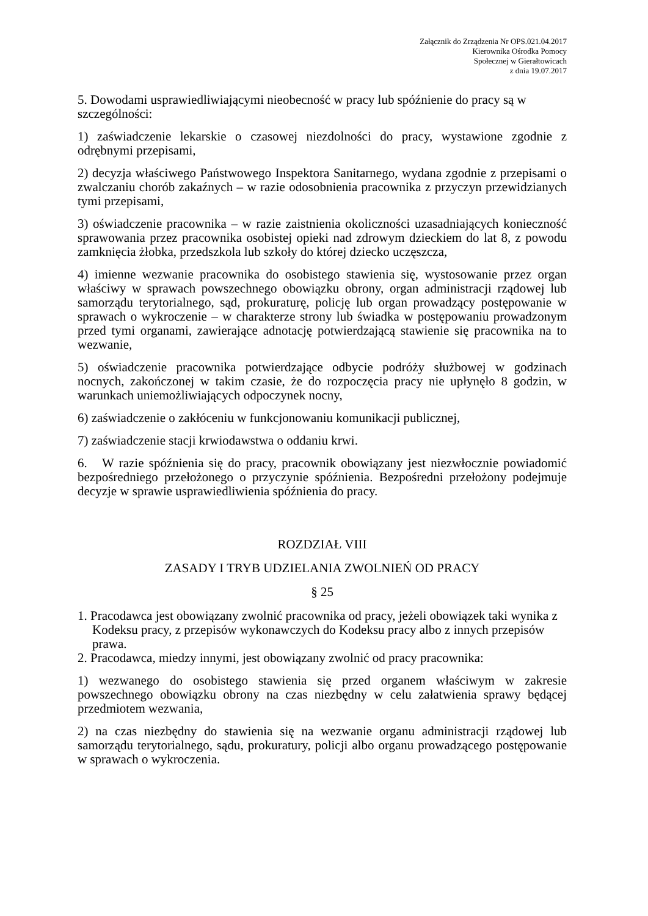Załącznik do Zrządzenia Nr OPS.021.04.2017
Kierownika Ośrodka Pomocy
Społecznej w Gierałtowicach
z dnia 19.07.2017
5. Dowodami usprawiedliwiającymi nieobecność w pracy lub spóźnienie do pracy są w szczególności:
1) zaświadczenie lekarskie o czasowej niezdolności do pracy, wystawione zgodnie z odrębnymi przepisami,
2) decyzja właściwego Państwowego Inspektora Sanitarnego, wydana zgodnie z przepisami o zwalczaniu chorób zakaźnych – w razie odosobnienia pracownika z przyczyn przewidzianych tymi przepisami,
3) oświadczenie pracownika – w razie zaistnienia okoliczności uzasadniających konieczność sprawowania przez pracownika osobistej opieki nad zdrowym dzieckiem do lat 8, z powodu zamknięcia żłobka, przedszkola lub szkoły do której dziecko uczęszcza,
4) imienne wezwanie pracownika do osobistego stawienia się, wystosowanie przez organ właściwy w sprawach powszechnego obowiązku obrony, organ administracji rządowej lub samorządu terytorialnego, sąd, prokuraturę, policję lub organ prowadzący postępowanie w sprawach o wykroczenie – w charakterze strony lub świadka w postępowaniu prowadzonym przed tymi organami, zawierające adnotację potwierdzającą stawienie się pracownika na to wezwanie,
5) oświadczenie pracownika potwierdzające odbycie podróży służbowej w godzinach nocnych, zakończonej w takim czasie, że do rozpoczęcia pracy nie upłynęło 8 godzin, w warunkach uniemożliwiających odpoczynek nocny,
6) zaświadczenie o zakłóceniu w funkcjonowaniu komunikacji publicznej,
7) zaświadczenie stacji krwiodawstwa o oddaniu krwi.
6. W razie spóźnienia się do pracy, pracownik obowiązany jest niezwłocznie powiadomić bezpośredniego przełożonego o przyczynie spóźnienia. Bezpośredni przełożony podejmuje decyzje w sprawie usprawiedliwienia spóźnienia do pracy.
ROZDZIAŁ VIII
ZASADY I TRYB UDZIELANIA ZWOLNIEŃ OD PRACY
§ 25
1. Pracodawca jest obowiązany zwolnić pracownika od pracy, jeżeli obowiązek taki wynika z Kodeksu pracy, z przepisów wykonawczych do Kodeksu pracy albo z innych przepisów prawa.
2. Pracodawca, miedzy innymi, jest obowiązany zwolnić od pracy pracownika:
1) wezwanego do osobistego stawienia się przed organem właściwym w zakresie powszechnego obowiązku obrony na czas niezbędny w celu załatwienia sprawy będącej przedmiotem wezwania,
2) na czas niezbędny do stawienia się na wezwanie organu administracji rządowej lub samorządu terytorialnego, sądu, prokuratury, policji albo organu prowadzącego postępowanie w sprawach o wykroczenia.